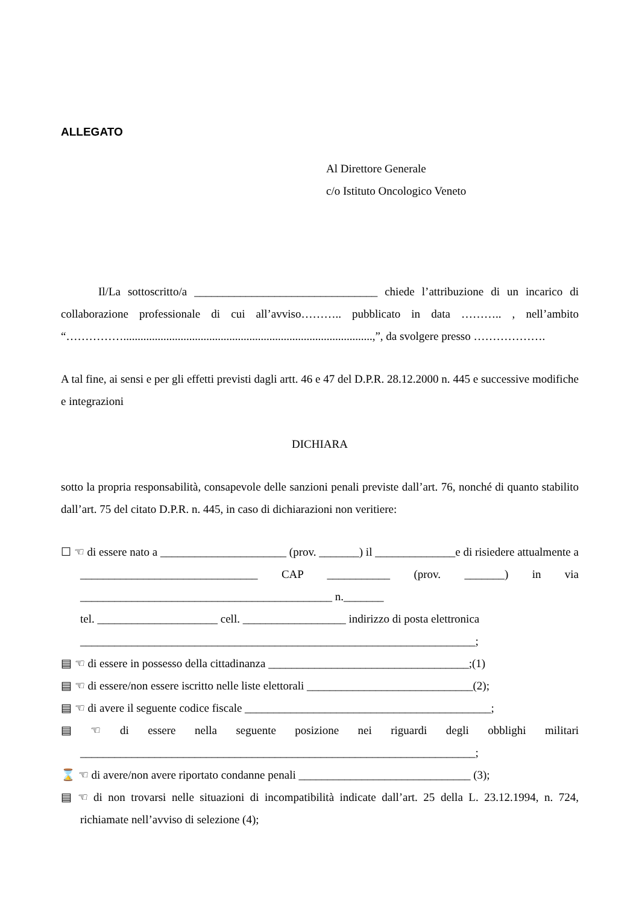ALLEGATO
Al Direttore Generale
c/o Istituto Oncologico Veneto
Il/La sottoscritto/a ________________________________ chiede l’attribuzione di un incarico di collaborazione professionale di cui all’avviso……….. pubblicato in data ……….. , nell’ambito “…………….......................................................................................,”, da svolgere presso ……………….
A tal fine, ai sensi e per gli effetti previsti dagli artt. 46 e 47 del D.P.R. 28.12.2000 n. 445 e successive modifiche e integrazioni
DICHIARA
sotto la propria responsabilità, consapevole delle sanzioni penali previste dall’art. 76, nonché di quanto stabilito dall’art. 75 del citato D.P.R. n. 445, in caso di dichiarazioni non veritiere:
☐ ☜ di essere nato a ______________________ (prov. _______) il ______________e di risiedere attualmente a _______________________________ CAP ___________ (prov. _______) in via ____________________________________________ n._______
tel. _____________________ cell. __________________ indirizzo di posta elettronica
_____________________________________________________________________;
▤ ☜ di essere in possesso della cittadinanza ___________________________________;(1)
▤ ☜ di essere/non essere iscritto nelle liste elettorali _____________________________(2);
▤ ☜ di avere il seguente codice fiscale ___________________________________________;
▤ ☜ di essere nella seguente posizione nei riguardi degli obblighi militari _____________________________________________________________________;
⌛ ☜ di avere/non avere riportato condanne penali ______________________________ (3);
▤ ☜ di non trovarsi nelle situazioni di incompatibilità indicate dall’art. 25 della L. 23.12.1994, n. 724, richiamate nell’avviso di selezione (4);